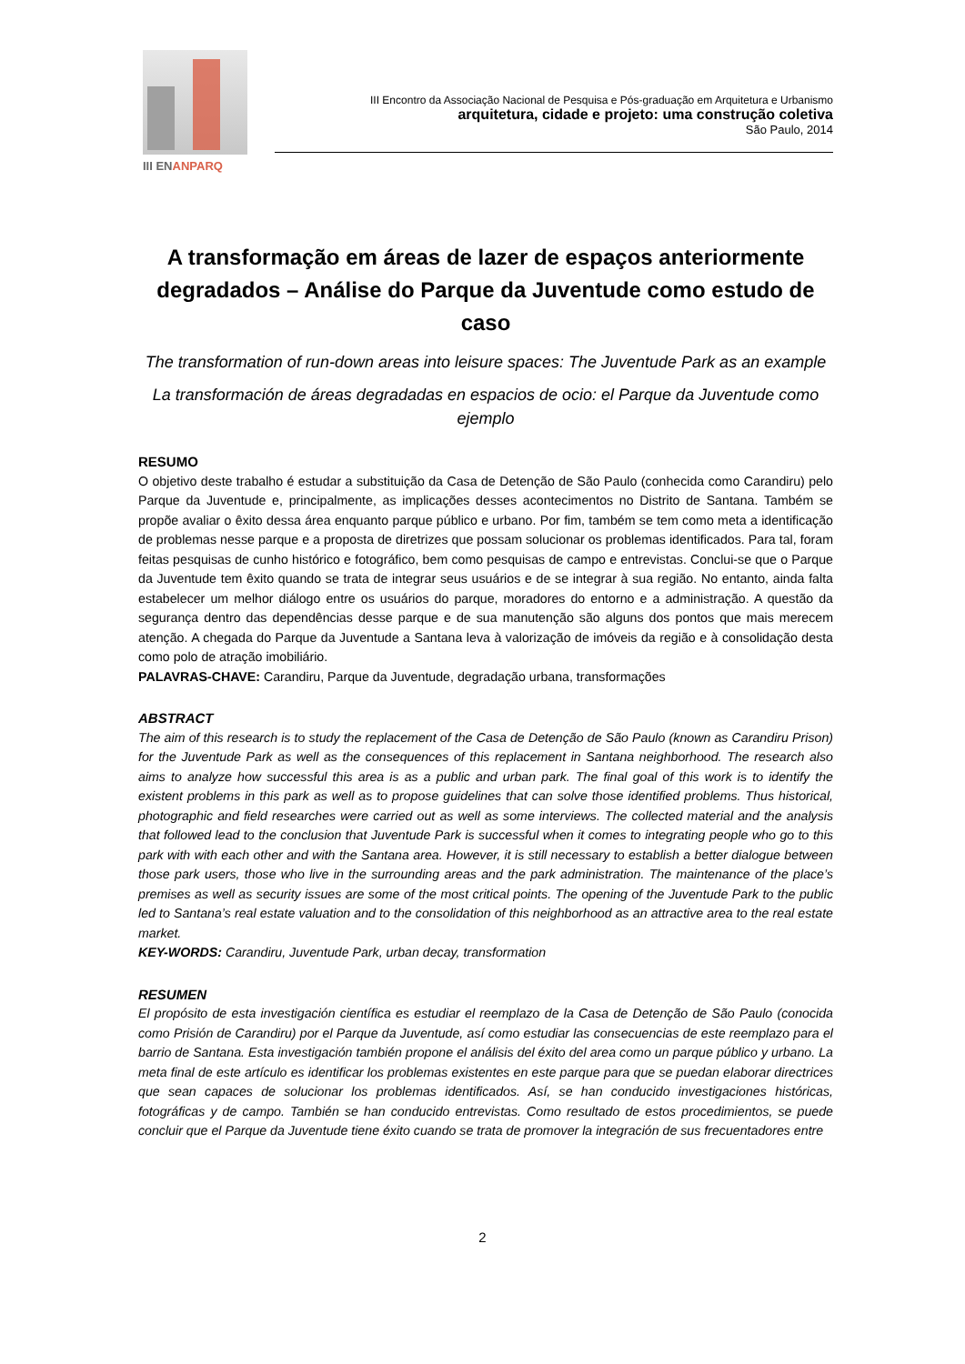III ENANPARQ
III Encontro da Associação Nacional de Pesquisa e Pós-graduação em Arquitetura e Urbanismo
arquitetura, cidade e projeto: uma construção coletiva
São Paulo, 2014
A transformação em áreas de lazer de espaços anteriormente degradados – Análise do Parque da Juventude como estudo de caso
The transformation of run-down areas into leisure spaces: The Juventude Park as an example
La transformación de áreas degradadas en espacios de ocio: el Parque da Juventude como ejemplo
RESUMO
O objetivo deste trabalho é estudar a substituição da Casa de Detenção de São Paulo (conhecida como Carandiru) pelo Parque da Juventude e, principalmente, as implicações desses acontecimentos no Distrito de Santana. Também se propõe avaliar o êxito dessa área enquanto parque público e urbano. Por fim, também se tem como meta a identificação de problemas nesse parque e a proposta de diretrizes que possam solucionar os problemas identificados. Para tal, foram feitas pesquisas de cunho histórico e fotográfico, bem como pesquisas de campo e entrevistas. Conclui-se que o Parque da Juventude tem êxito quando se trata de integrar seus usuários e de se integrar à sua região. No entanto, ainda falta estabelecer um melhor diálogo entre os usuários do parque, moradores do entorno e a administração. A questão da segurança dentro das dependências desse parque e de sua manutenção são alguns dos pontos que mais merecem atenção. A chegada do Parque da Juventude a Santana leva à valorização de imóveis da região e à consolidação desta como polo de atração imobiliário.
PALAVRAS-CHAVE: Carandiru, Parque da Juventude, degradação urbana, transformações
ABSTRACT
The aim of this research is to study the replacement of the Casa de Detenção de São Paulo (known as Carandiru Prison) for the Juventude Park as well as the consequences of this replacement in Santana neighborhood. The research also aims to analyze how successful this area is as a public and urban park. The final goal of this work is to identify the existent problems in this park as well as to propose guidelines that can solve those identified problems. Thus historical, photographic and field researches were carried out as well as some interviews. The collected material and the analysis that followed lead to the conclusion that Juventude Park is successful when it comes to integrating people who go to this park with with each other and with the Santana area. However, it is still necessary to establish a better dialogue between those park users, those who live in the surrounding areas and the park administration. The maintenance of the place’s premises as well as security issues are some of the most critical points. The opening of the Juventude Park to the public led to Santana’s real estate valuation and to the consolidation of this neighborhood as an attractive area to the real estate market.
KEY-WORDS: Carandiru, Juventude Park, urban decay, transformation
RESUMEN
El propósito de esta investigación científica es estudiar el reemplazo de la Casa de Detenção de São Paulo (conocida como Prisión de Carandiru) por el Parque da Juventude, así como estudiar las consecuencias de este reemplazo para el barrio de Santana. Esta investigación también propone el análisis del éxito del area como un parque público y urbano. La meta final de este artículo es identificar los problemas existentes en este parque para que se puedan elaborar directrices que sean capaces de solucionar los problemas identificados. Así, se han conducido investigaciones históricas, fotográficas y de campo. También se han conducido entrevistas. Como resultado de estos procedimientos, se puede concluir que el Parque da Juventude tiene éxito cuando se trata de promover la integración de sus frecuentadores entre
2